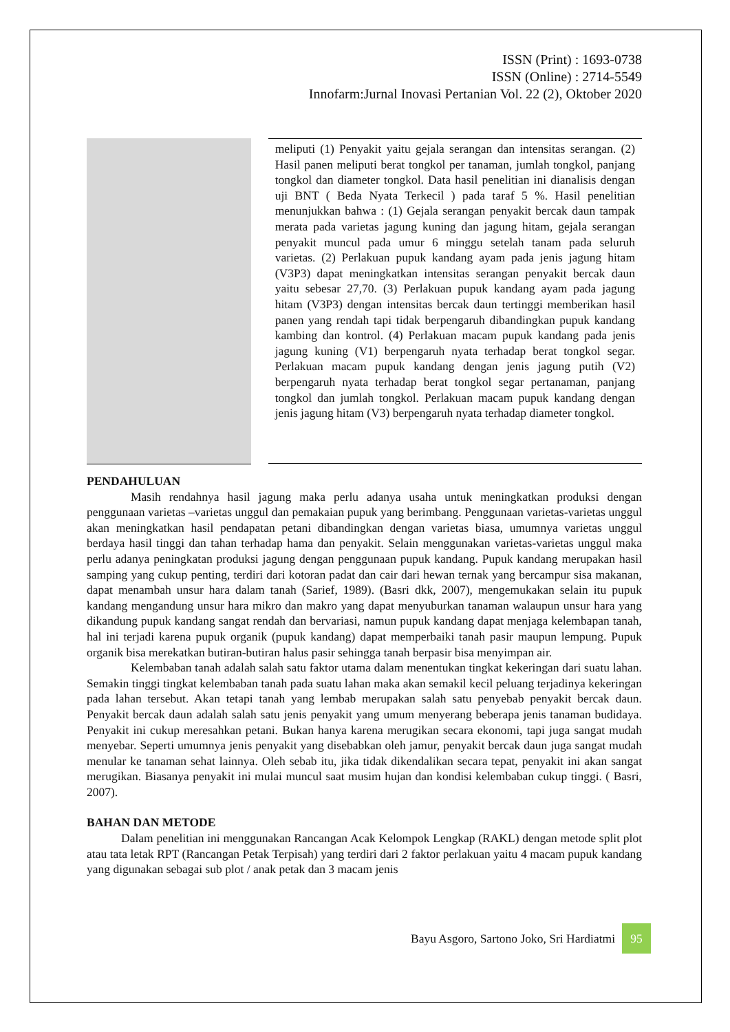ISSN (Print) : 1693-0738
ISSN (Online) : 2714-5549
Innofarm:Jurnal Inovasi Pertanian Vol. 22 (2), Oktober 2020
meliputi (1) Penyakit yaitu gejala serangan dan intensitas serangan. (2) Hasil panen meliputi berat tongkol per tanaman, jumlah tongkol, panjang tongkol dan diameter tongkol. Data hasil penelitian ini dianalisis dengan uji BNT ( Beda Nyata Terkecil ) pada taraf 5 %. Hasil penelitian menunjukkan bahwa : (1) Gejala serangan penyakit bercak daun tampak merata pada varietas jagung kuning dan jagung hitam, gejala serangan penyakit muncul pada umur 6 minggu setelah tanam pada seluruh varietas. (2) Perlakuan pupuk kandang ayam pada jenis jagung hitam (V3P3) dapat meningkatkan intensitas serangan penyakit bercak daun yaitu sebesar 27,70. (3) Perlakuan pupuk kandang ayam pada jagung hitam (V3P3) dengan intensitas bercak daun tertinggi memberikan hasil panen yang rendah tapi tidak berpengaruh dibandingkan pupuk kandang kambing dan kontrol. (4) Perlakuan macam pupuk kandang pada jenis jagung kuning (V1) berpengaruh nyata terhadap berat tongkol segar. Perlakuan macam pupuk kandang dengan jenis jagung putih (V2) berpengaruh nyata terhadap berat tongkol segar pertanaman, panjang tongkol dan jumlah tongkol. Perlakuan macam pupuk kandang dengan jenis jagung hitam (V3) berpengaruh nyata terhadap diameter tongkol.
PENDAHULUAN
Masih rendahnya hasil jagung maka perlu adanya usaha untuk meningkatkan produksi dengan penggunaan varietas –varietas unggul dan pemakaian pupuk yang berimbang. Penggunaan varietas-varietas unggul akan meningkatkan hasil pendapatan petani dibandingkan dengan varietas biasa, umumnya varietas unggul berdaya hasil tinggi dan tahan terhadap hama dan penyakit. Selain menggunakan varietas-varietas unggul maka perlu adanya peningkatan produksi jagung dengan penggunaan pupuk kandang. Pupuk kandang merupakan hasil samping yang cukup penting, terdiri dari kotoran padat dan cair dari hewan ternak yang bercampur sisa makanan, dapat menambah unsur hara dalam tanah (Sarief, 1989). (Basri dkk, 2007), mengemukakan selain itu pupuk kandang mengandung unsur hara mikro dan makro yang dapat menyuburkan tanaman walaupun unsur hara yang dikandung pupuk kandang sangat rendah dan bervariasi, namun pupuk kandang dapat menjaga kelembapan tanah, hal ini terjadi karena pupuk organik (pupuk kandang) dapat memperbaiki tanah pasir maupun lempung. Pupuk organik bisa merekatkan butiran-butiran halus pasir sehingga tanah berpasir bisa menyimpan air.
Kelembaban tanah adalah salah satu faktor utama dalam menentukan tingkat kekeringan dari suatu lahan. Semakin tinggi tingkat kelembaban tanah pada suatu lahan maka akan semakil kecil peluang terjadinya kekeringan pada lahan tersebut. Akan tetapi tanah yang lembab merupakan salah satu penyebab penyakit bercak daun. Penyakit bercak daun adalah salah satu jenis penyakit yang umum menyerang beberapa jenis tanaman budidaya. Penyakit ini cukup meresahkan petani. Bukan hanya karena merugikan secara ekonomi, tapi juga sangat mudah menyebar. Seperti umumnya jenis penyakit yang disebabkan oleh jamur, penyakit bercak daun juga sangat mudah menular ke tanaman sehat lainnya. Oleh sebab itu, jika tidak dikendalikan secara tepat, penyakit ini akan sangat merugikan. Biasanya penyakit ini mulai muncul saat musim hujan dan kondisi kelembaban cukup tinggi. ( Basri, 2007).
BAHAN DAN METODE
Dalam penelitian ini menggunakan Rancangan Acak Kelompok Lengkap (RAKL) dengan metode split plot atau tata letak RPT (Rancangan Petak Terpisah) yang terdiri dari 2 faktor perlakuan yaitu 4 macam pupuk kandang yang digunakan sebagai sub plot / anak petak dan 3 macam jenis
Bayu Asgoro, Sartono Joko, Sri Hardiatmi 95